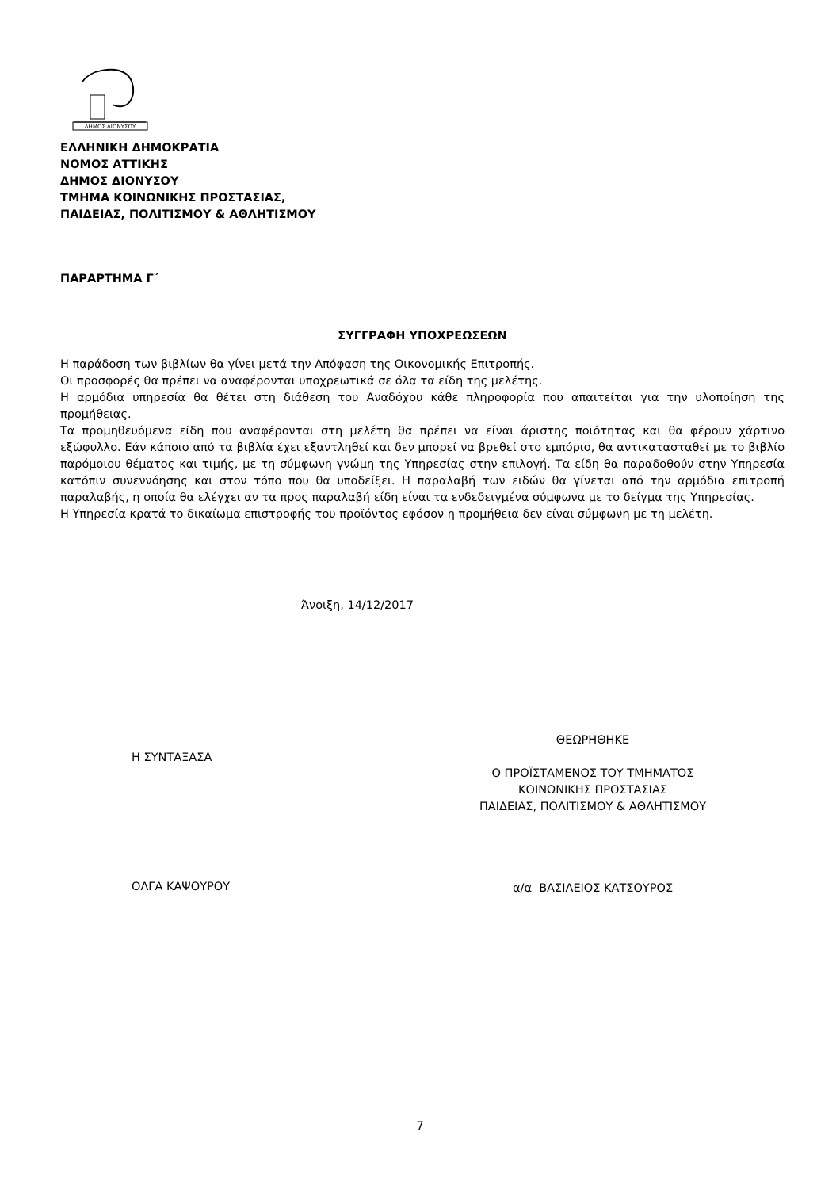ΔΗΜΟΣ ΔΙΟΝΥΣΟΥ
ΕΛΛΗΝΙΚΗ ΔΗΜΟΚΡΑΤΙΑ
ΝΟΜΟΣ ΑΤΤΙΚΗΣ
ΔΗΜΟΣ ΔΙΟΝΥΣΟΥ
ΤΜΗΜΑ ΚΟΙΝΩΝΙΚΗΣ ΠΡΟΣΤΑΣΙΑΣ,
ΠΑΙΔΕΙΑΣ, ΠΟΛΙΤΙΣΜΟΥ & ΑΘΛΗΤΙΣΜΟΥ
ΠΑΡΑΡΤΗΜΑ Γ΄
ΣΥΓΓΡΑΦΗ ΥΠΟΧΡΕΩΣΕΩΝ
Η παράδοση των βιβλίων θα γίνει μετά την Απόφαση της Οικονομικής Επιτροπής.
Οι προσφορές θα πρέπει να αναφέρονται υποχρεωτικά σε όλα τα είδη της μελέτης.
Η αρμόδια υπηρεσία θα θέτει στη διάθεση του Αναδόχου κάθε πληροφορία που απαιτείται για την υλοποίηση της προμήθειας.
Τα προμηθευόμενα είδη που αναφέρονται στη μελέτη θα πρέπει να είναι άριστης ποιότητας και θα φέρουν χάρτινο εξώφυλλο. Εάν κάποιο από τα βιβλία έχει εξαντληθεί και δεν μπορεί να βρεθεί στο εμπόριο, θα αντικατασταθεί με το βιβλίο παρόμοιου θέματος και τιμής, με τη σύμφωνη γνώμη της Υπηρεσίας στην επιλογή. Τα είδη θα παραδοθούν στην Υπηρεσία κατόπιν συνεννόησης και στον τόπο που θα υποδείξει. Η παραλαβή των ειδών θα γίνεται από την αρμόδια επιτροπή παραλαβής, η οποία θα ελέγχει αν τα προς παραλαβή είδη είναι τα ενδεδειγμένα σύμφωνα με το δείγμα της Υπηρεσίας.
Η Υπηρεσία κρατά το δικαίωμα επιστροφής του προϊόντος εφόσον η προμήθεια δεν είναι σύμφωνη με τη μελέτη.
Άνοιξη, 14/12/2017
Η ΣΥΝΤΑΞΑΣΑ
ΘΕΩΡΗΘΗΚΕ
Ο ΠΡΟΪΣΤΑΜΕΝΟΣ ΤΟΥ ΤΜΗΜΑΤΟΣ
ΚΟΙΝΩΝΙΚΗΣ ΠΡΟΣΤΑΣΙΑΣ
ΠΑΙΔΕΙΑΣ, ΠΟΛΙΤΙΣΜΟΥ & ΑΘΛΗΤΙΣΜΟΥ
ΟΛΓΑ ΚΑΨΟΥΡΟΥ
α/α ΒΑΣΙΛΕΙΟΣ ΚΑΤΣΟΥΡΟΣ
7